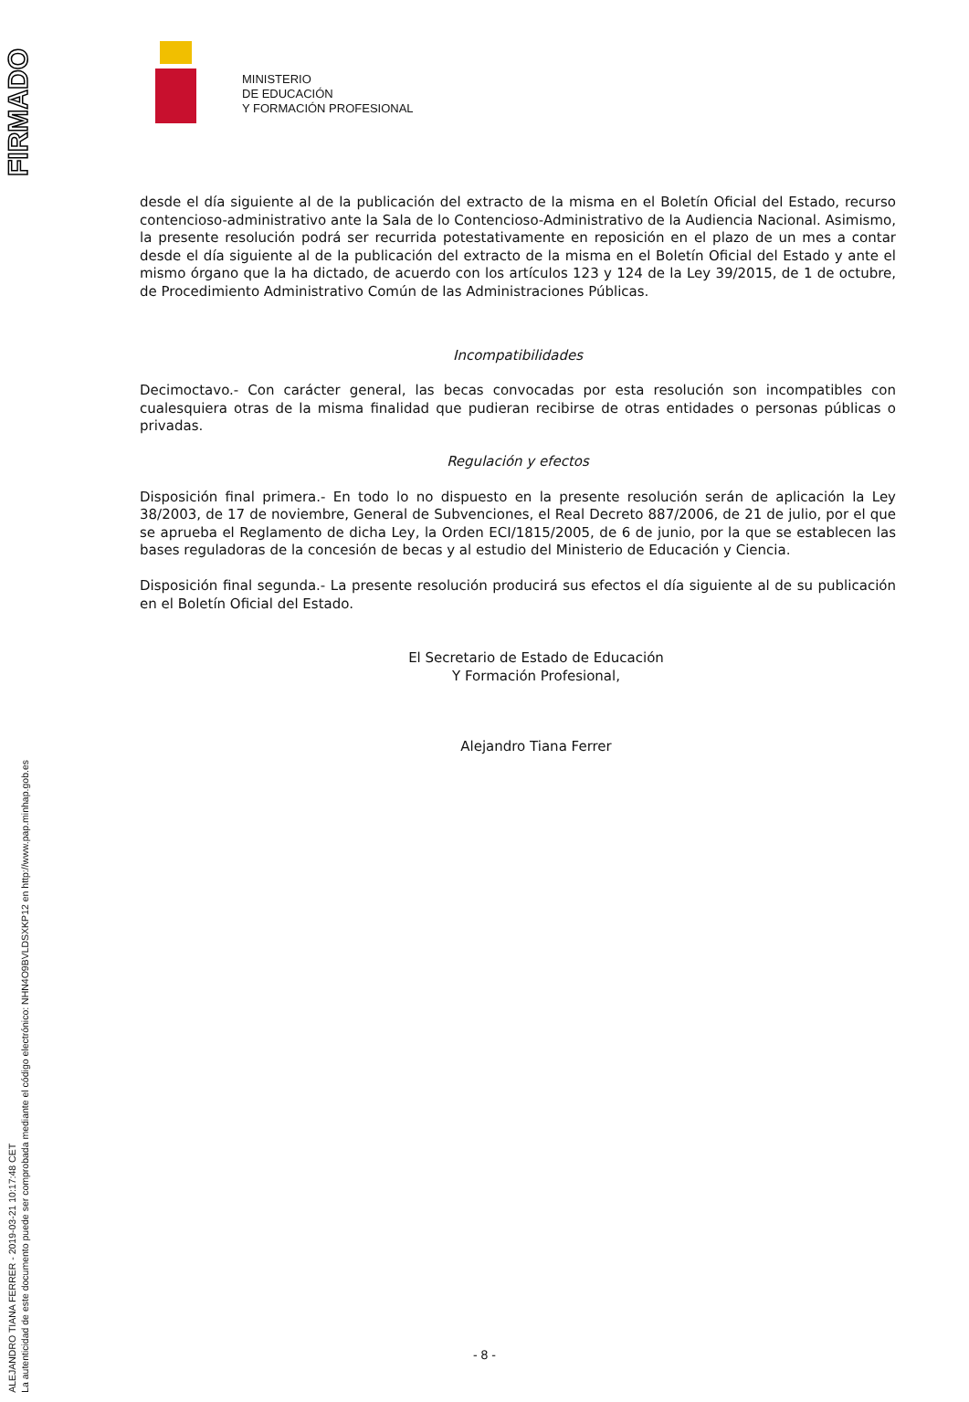FIRMADO
ALEJANDRO TIANA FERRER - 2019-03-21 10:17:48 CET
La autenticidad de este documento puede ser comprobada mediante el código electrónico: NHN4O9BVLDSXKP12 en http://www.pap.minhap.gob.es
MINISTERIO
DE EDUCACIÓN
Y FORMACIÓN PROFESIONAL
desde el día siguiente al de la publicación del extracto de la misma en el Boletín Oficial del Estado, recurso contencioso-administrativo ante la Sala de lo Contencioso-Administrativo de la Audiencia Nacional. Asimismo, la presente resolución podrá ser recurrida potestativamente en reposición en el plazo de un mes a contar desde el día siguiente al de la publicación del extracto de la misma en el Boletín Oficial del Estado y ante el mismo órgano que la ha dictado, de acuerdo con los artículos 123 y 124 de la Ley 39/2015, de 1 de octubre, de Procedimiento Administrativo Común de las Administraciones Públicas.
Incompatibilidades
Decimoctavo.- Con carácter general, las becas convocadas por esta resolución son incompatibles con cualesquiera otras de la misma finalidad que pudieran recibirse de otras entidades o personas públicas o privadas.
Regulación y efectos
Disposición final primera.- En todo lo no dispuesto en la presente resolución serán de aplicación la Ley 38/2003, de 17 de noviembre, General de Subvenciones, el Real Decreto 887/2006, de 21 de julio, por el que se aprueba el Reglamento de dicha Ley, la Orden ECI/1815/2005, de 6 de junio, por la que se establecen las bases reguladoras de la concesión de becas y al estudio del Ministerio de Educación y Ciencia.
Disposición final segunda.- La presente resolución producirá sus efectos el día siguiente al de su publicación en el Boletín Oficial del Estado.
El Secretario de Estado de Educación
Y Formación Profesional,
Alejandro Tiana Ferrer
- 8 -